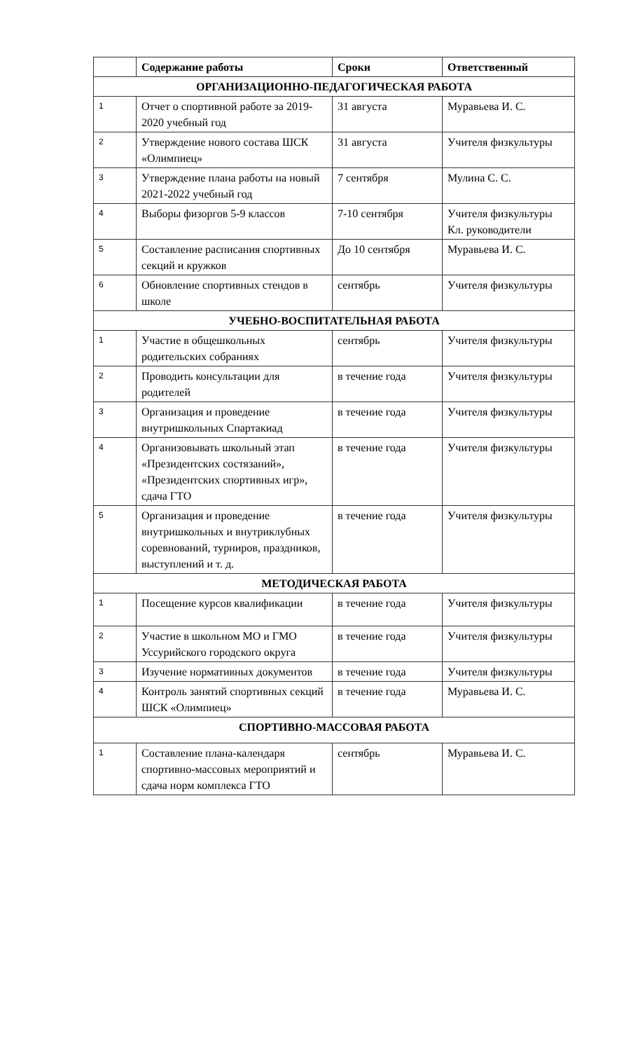| | Содержание работы | Сроки | Ответственный |
| --- | --- | --- | --- |
| ОРГАНИЗАЦИОННО-ПЕДАГОГИЧЕСКАЯ РАБОТА | | | |
| 1 | Отчет о спортивной работе за 2019-2020 учебный год | 31 августа | Муравьева И. С. |
| 2 | Утверждение нового состава ШСК «Олимпиец» | 31 августа | Учителя физкультуры |
| 3 | Утверждение плана работы на новый 2021-2022 учебный год | 7 сентября | Мулина С. С. |
| 4 | Выборы физоргов 5-9 классов | 7-10 сентября | Учителя физкультуры Кл. руководители |
| 5 | Составление расписания спортивных секций и кружков | До 10 сентября | Муравьева И. С. |
| 6 | Обновление спортивных стендов в школе | сентябрь | Учителя физкультуры |
| УЧЕБНО-ВОСПИТАТЕЛЬНАЯ РАБОТА | | | |
| 1 | Участие в общешкольных родительских собраниях | сентябрь | Учителя физкультуры |
| 2 | Проводить консультации для родителей | в течение года | Учителя физкультуры |
| 3 | Организация и проведение внутришкольных Спартакиад | в течение года | Учителя физкультуры |
| 4 | Организовывать школьный этап «Президентских состязаний», «Президентских спортивных игр», сдача ГТО | в течение года | Учителя физкультуры |
| 5 | Организация и проведение внутришкольных и внутриклубных соревнований, турниров, праздников, выступлений и т. д. | в течение года | Учителя физкультуры |
| МЕТОДИЧЕСКАЯ РАБОТА | | | |
| 1 | Посещение курсов квалификации | в течение года | Учителя физкультуры |
| 2 | Участие в школьном МО и ГМО Уссурийского городского округа | в течение года | Учителя физкультуры |
| 3 | Изучение нормативных документов | в течение года | Учителя физкультуры |
| 4 | Контроль занятий спортивных секций ШСК «Олимпиец» | в течение года | Муравьева И. С. |
| СПОРТИВНО-МАССОВАЯ РАБОТА | | | |
| 1 | Составление плана-календаря спортивно-массовых мероприятий и сдача норм комплекса ГТО | сентябрь | Муравьева И. С. |